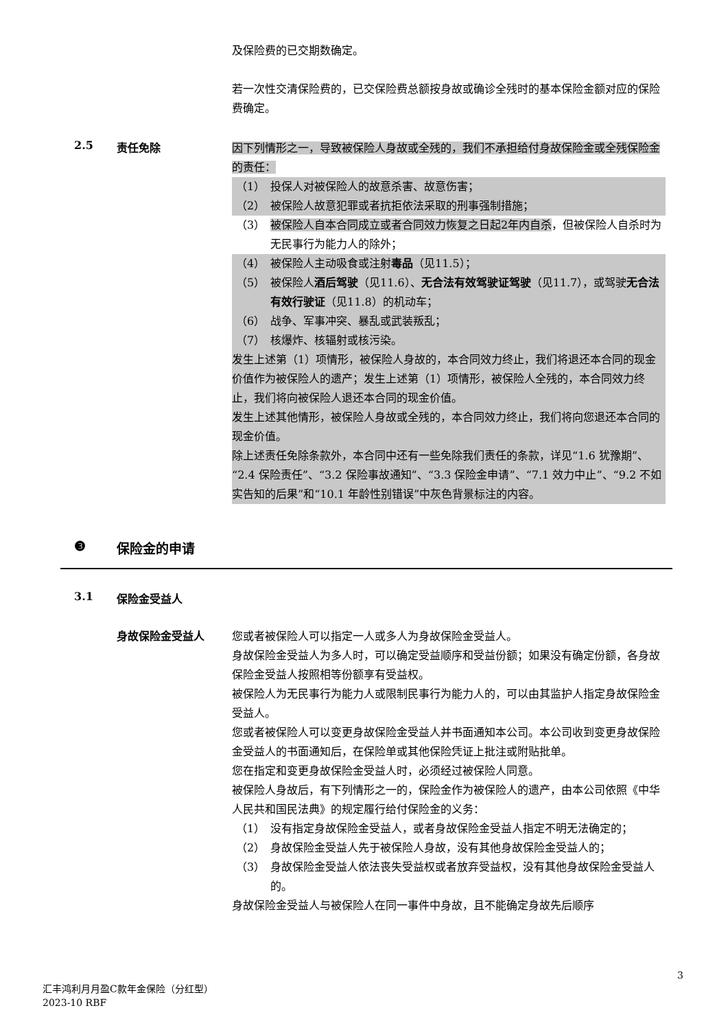及保险费的已交期数确定。
若一次性交清保险费的，已交保险费总额按身故或确诊全残时的基本保险金额对应的保险费确定。
2.5 责任免除
因下列情形之一，导致被保险人身故或全残的，我们不承担给付身故保险金或全残保险金的责任：
（1） 投保人对被保险人的故意杀害、故意伤害；
（2） 被保险人故意犯罪或者抗拒依法采取的刑事强制措施；
（3） 被保险人自本合同成立或者合同效力恢复之日起2年内自杀，但被保险人自杀时为无民事行为能力人的除外；
（4） 被保险人主动吸食或注射毒品（见11.5）；
（5） 被保险人酒后驾驶（见11.6）、无合法有效驾驶证驾驶（见11.7），或驾驶无合法有效行驶证（见11.8）的机动车；
（6） 战争、军事冲突、暴乱或武装叛乱；
（7） 核爆炸、核辐射或核污染。
发生上述第（1）项情形，被保险人身故的，本合同效力终止，我们将退还本合同的现金价值作为被保险人的遗产；发生上述第（1）项情形，被保险人全残的，本合同效力终止，我们将向被保险人退还本合同的现金价值。
发生上述其他情形，被保险人身故或全残的，本合同效力终止，我们将向您退还本合同的现金价值。
除上述责任免除条款外，本合同中还有一些免除我们责任的条款，详见“1.6 犹豫期”、“2.4 保险责任”、“3.2 保险事故通知”、“3.3 保险金申请”、“7.1 效力中止”、“9.2 不如实告知的后果”和“10.1 年龄性别错误”中灰色背景标注的内容。
❸ 保险金的申请
3.1 保险金受益人
身故保险金受益人 您或者被保险人可以指定一人或多人为身故保险金受益人。
身故保险金受益人为多人时，可以确定受益顺序和受益份额；如果没有确定份额，各身故保险金受益人按照相等份额享有受益权。
被保险人为无民事行为能力人或限制民事行为能力人的，可以由其监护人指定身故保险金受益人。
您或者被保险人可以变更身故保险金受益人并书面通知本公司。本公司收到变更身故保险金受益人的书面通知后，在保险单或其他保险凭证上批注或附贴批单。
您在指定和变更身故保险金受益人时，必须经过被保险人同意。
被保险人身故后，有下列情形之一的，保险金作为被保险人的遗产，由本公司依照《中华人民共和国民法典》的规定履行给付保险金的义务：
（1） 没有指定身故保险金受益人，或者身故保险金受益人指定不明无法确定的；
（2） 身故保险金受益人先于被保险人身故，没有其他身故保险金受益人的；
（3） 身故保险金受益人依法丧失受益权或者放弃受益权，没有其他身故保险金受益人的。
身故保险金受益人与被保险人在同一事件中身故，且不能确定身故先后顺序
3
汇丰鸿利月月盈C款年金保险（分红型）
2023-10 RBF